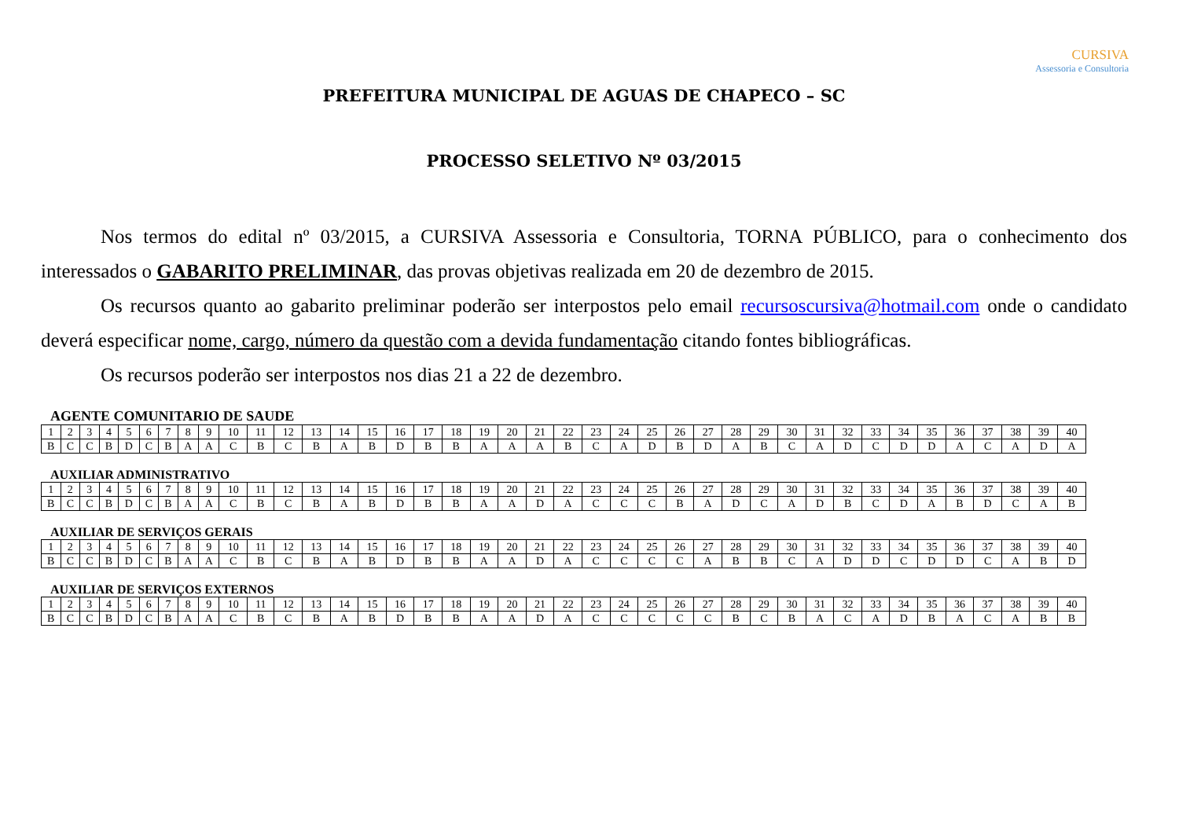CURSIVA
Assessoria e Consultoria
PREFEITURA MUNICIPAL DE AGUAS DE CHAPECO – SC
PROCESSO SELETIVO Nº 03/2015
Nos termos do edital nº 03/2015, a CURSIVA Assessoria e Consultoria, TORNA PÚBLICO, para o conhecimento dos interessados o GABARITO PRELIMINAR, das provas objetivas realizada em 20 de dezembro de 2015.
Os recursos quanto ao gabarito preliminar poderão ser interpostos pelo email recursoscursiva@hotmail.com onde o candidato deverá especificar nome, cargo, número da questão com a devida fundamentação citando fontes bibliográficas.
Os recursos poderão ser interpostos nos dias 21 a 22 de dezembro.
AGENTE COMUNITARIO DE SAUDE
| 1 | 2 | 3 | 4 | 5 | 6 | 7 | 8 | 9 | 10 | 11 | 12 | 13 | 14 | 15 | 16 | 17 | 18 | 19 | 20 | 21 | 22 | 23 | 24 | 25 | 26 | 27 | 28 | 29 | 30 | 31 | 32 | 33 | 34 | 35 | 36 | 37 | 38 | 39 | 40 |
| B | C | C | B | D | C | B | A | A | C | B | C | B | A | B | D | B | B | A | A | A | B | C | A | D | B | D | A | B | C | A | D | C | D | D | A | C | A | D | A |
AUXILIAR ADMINISTRATIVO
| 1 | 2 | 3 | 4 | 5 | 6 | 7 | 8 | 9 | 10 | 11 | 12 | 13 | 14 | 15 | 16 | 17 | 18 | 19 | 20 | 21 | 22 | 23 | 24 | 25 | 26 | 27 | 28 | 29 | 30 | 31 | 32 | 33 | 34 | 35 | 36 | 37 | 38 | 39 | 40 |
| B | C | C | B | D | C | B | A | A | C | B | C | B | A | B | D | B | B | A | A | D | A | C | C | C | B | A | D | C | A | D | B | C | D | A | B | D | C | A | B |
AUXILIAR DE SERVIÇOS GERAIS
| 1 | 2 | 3 | 4 | 5 | 6 | 7 | 8 | 9 | 10 | 11 | 12 | 13 | 14 | 15 | 16 | 17 | 18 | 19 | 20 | 21 | 22 | 23 | 24 | 25 | 26 | 27 | 28 | 29 | 30 | 31 | 32 | 33 | 34 | 35 | 36 | 37 | 38 | 39 | 40 |
| B | C | C | B | D | C | B | A | A | C | B | C | B | A | B | D | B | B | A | A | D | A | C | C | C | C | A | B | B | C | A | D | D | C | D | D | C | A | B | D |
AUXILIAR DE SERVIÇOS EXTERNOS
| 1 | 2 | 3 | 4 | 5 | 6 | 7 | 8 | 9 | 10 | 11 | 12 | 13 | 14 | 15 | 16 | 17 | 18 | 19 | 20 | 21 | 22 | 23 | 24 | 25 | 26 | 27 | 28 | 29 | 30 | 31 | 32 | 33 | 34 | 35 | 36 | 37 | 38 | 39 | 40 |
| B | C | C | B | D | C | B | A | A | C | B | C | B | A | B | D | B | B | A | A | D | A | C | C | C | C | C | B | C | B | A | C | A | D | B | A | C | A | B | B |